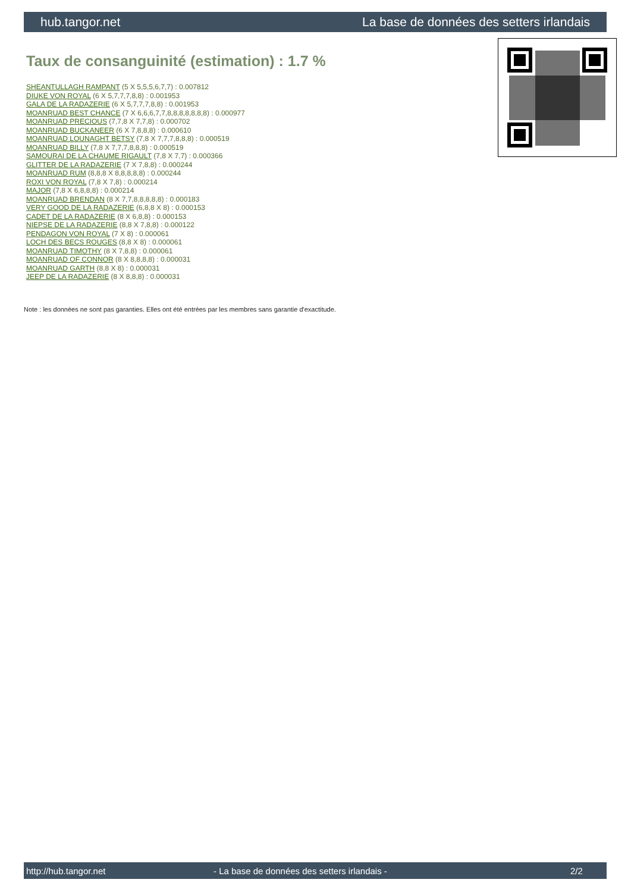hub.tangor.net La base de données des setters irlandais
Taux de consanguinité (estimation) : 1.7 %
SHEANTULLAGH RAMPANT (5 X 5,5,5,6,7,7) : 0.007812
DIUKE VON ROYAL (6 X 5,7,7,7,8,8) : 0.001953
GALA DE LA RADAZERIE (6 X 5,7,7,7,8,8) : 0.001953
MOANRUAD BEST CHANCE (7 X 6,6,6,7,7,8,8,8,8,8,8,8) : 0.000977
MOANRUAD PRECIOUS (7,7,8 X 7,7,8) : 0.000702
MOANRUAD BUCKANEER (6 X 7,8,8,8) : 0.000610
MOANRUAD LOUNAGHT BETSY (7,8 X 7,7,7,8,8,8) : 0.000519
MOANRUAD BILLY (7,8 X 7,7,7,8,8,8) : 0.000519
SAMOURAI DE LA CHAUME RIGAULT (7,8 X 7,7) : 0.000366
GLITTER DE LA RADAZERIE (7 X 7,8,8) : 0.000244
MOANRUAD RUM (8,8,8 X 8,8,8,8,8) : 0.000244
ROXI VON ROYAL (7,8 X 7,8) : 0.000214
MAJOR (7,8 X 6,8,8,8) : 0.000214
MOANRUAD BRENDAN (8 X 7,7,8,8,8,8,8) : 0.000183
VERY GOOD DE LA RADAZERIE (6,8,8 X 8) : 0.000153
CADET DE LA RADAZERIE (8 X 6,8,8) : 0.000153
NIEPSE DE LA RADAZERIE (8,8 X 7,8,8) : 0.000122
PENDAGON VON ROYAL (7 X 8) : 0.000061
LOCH DES BECS ROUGES (8,8 X 8) : 0.000061
MOANRUAD TIMOTHY (8 X 7,8,8) : 0.000061
MOANRUAD OF CONNOR (8 X 8,8,8,8) : 0.000031
MOANRUAD GARTH (8,8 X 8) : 0.000031
JEEP DE LA RADAZERIE (8 X 8,8,8) : 0.000031
Note : les données ne sont pas garanties. Elles ont été entrées par les membres sans garantie d'exactitude.
http://hub.tangor.net - La base de données des setters irlandais - 2/2